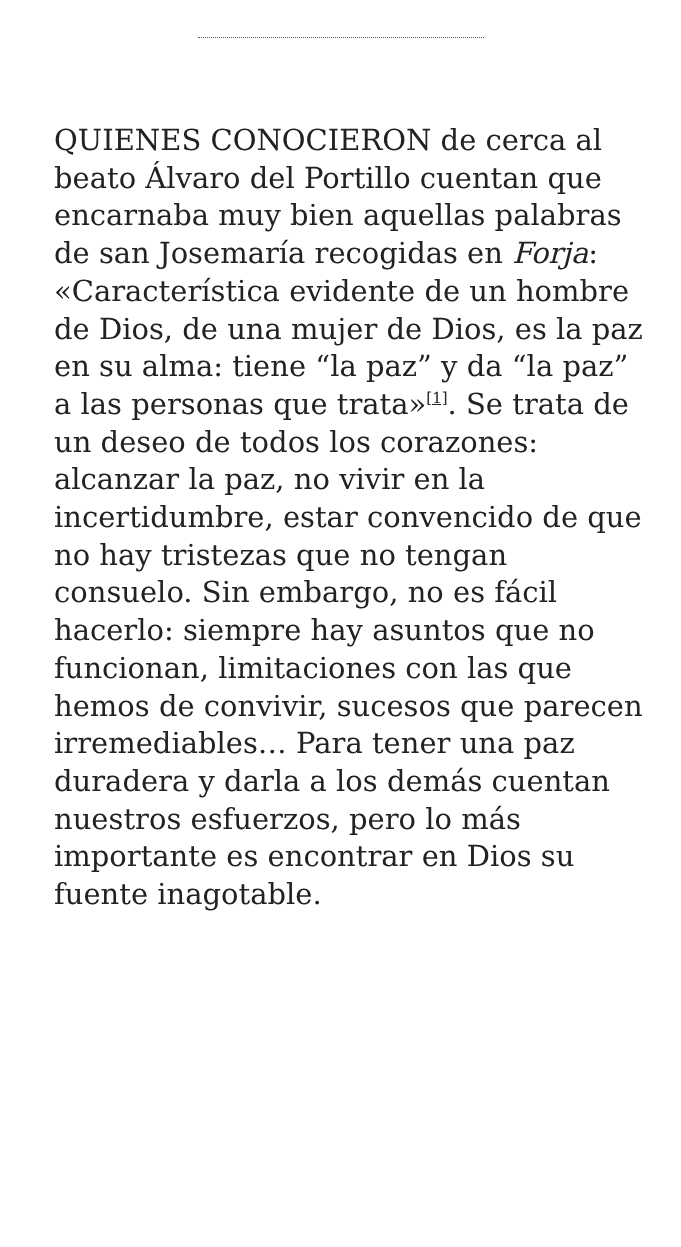QUIENES CONOCIERON de cerca al beato Álvaro del Portillo cuentan que encarnaba muy bien aquellas palabras de san Josemaría recogidas en Forja: «Característica evidente de un hombre de Dios, de una mujer de Dios, es la paz en su alma: tiene “la paz” y da “la paz” a las personas que trata»<sup>[1]</sup>. Se trata de un deseo de todos los corazones: alcanzar la paz, no vivir en la incertidumbre, estar convencido de que no hay tristezas que no tengan consuelo. Sin embargo, no es fácil hacerlo: siempre hay asuntos que no funcionan, limitaciones con las que hemos de convivir, sucesos que parecen irremediables… Para tener una paz duradera y darla a los demás cuentan nuestros esfuerzos, pero lo más importante es encontrar en Dios su fuente inagotable.